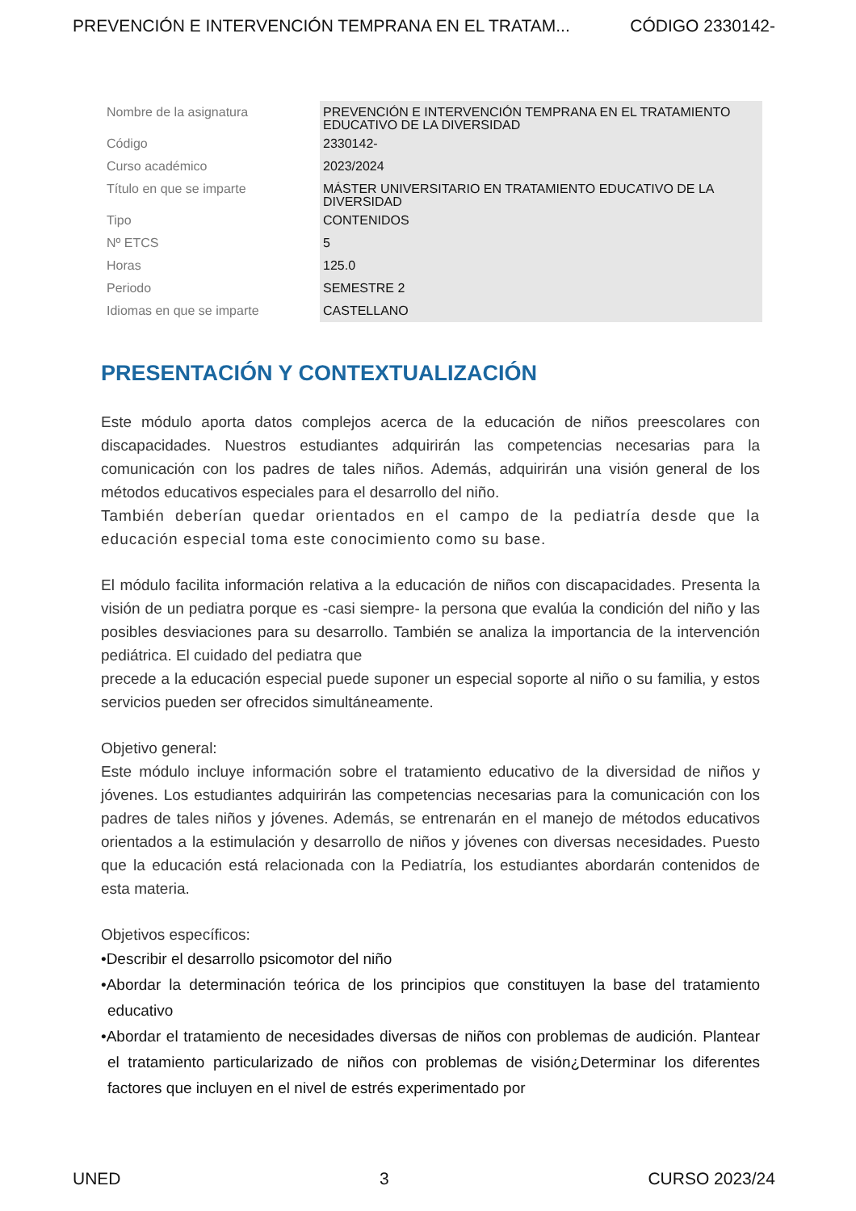PREVENCIÓN E INTERVENCIÓN TEMPRANA EN EL TRATAM... CÓDIGO 2330142-
| Nombre de la asignatura | PREVENCIÓN E INTERVENCIÓN TEMPRANA EN EL TRATAMIENTO EDUCATIVO DE LA DIVERSIDAD |
| Código | 2330142- |
| Curso académico | 2023/2024 |
| Título en que se imparte | MÁSTER UNIVERSITARIO EN TRATAMIENTO EDUCATIVO DE LA DIVERSIDAD |
| Tipo | CONTENIDOS |
| Nº ETCS | 5 |
| Horas | 125.0 |
| Periodo | SEMESTRE 2 |
| Idiomas en que se imparte | CASTELLANO |
PRESENTACIÓN Y CONTEXTUALIZACIÓN
Este módulo aporta datos complejos acerca de la educación de niños preescolares con discapacidades. Nuestros estudiantes adquirirán las competencias necesarias para la comunicación con los padres de tales niños. Además, adquirirán una visión general de los métodos educativos especiales para el desarrollo del niño.
También deberían quedar orientados en el campo de la pediatría desde que la educación especial toma este conocimiento como su base.
El módulo facilita información relativa a la educación de niños con discapacidades. Presenta la visión de un pediatra porque es -casi siempre- la persona que evalúa la condición del niño y las posibles desviaciones para su desarrollo. También se analiza la importancia de la intervención pediátrica. El cuidado del pediatra que
precede a la educación especial puede suponer un especial soporte al niño o su familia, y estos servicios pueden ser ofrecidos simultáneamente.
Objetivo general:
Este módulo incluye información sobre el tratamiento educativo de la diversidad de niños y jóvenes. Los estudiantes adquirirán las competencias necesarias para la comunicación con los padres de tales niños y jóvenes. Además, se entrenarán en el manejo de métodos educativos orientados a la estimulación y desarrollo de niños y jóvenes con diversas necesidades. Puesto que la educación está relacionada con la Pediatría, los estudiantes abordarán contenidos de esta materia.
Objetivos específicos:
•Describir el desarrollo psicomotor del niño
•Abordar la determinación teórica de los principios que constituyen la base del tratamiento educativo
•Abordar el tratamiento de necesidades diversas de niños con problemas de audición. Plantear el tratamiento particularizado de niños con problemas de visión¿Determinar los diferentes factores que incluyen en el nivel de estrés experimentado por
UNED 3 CURSO 2023/24